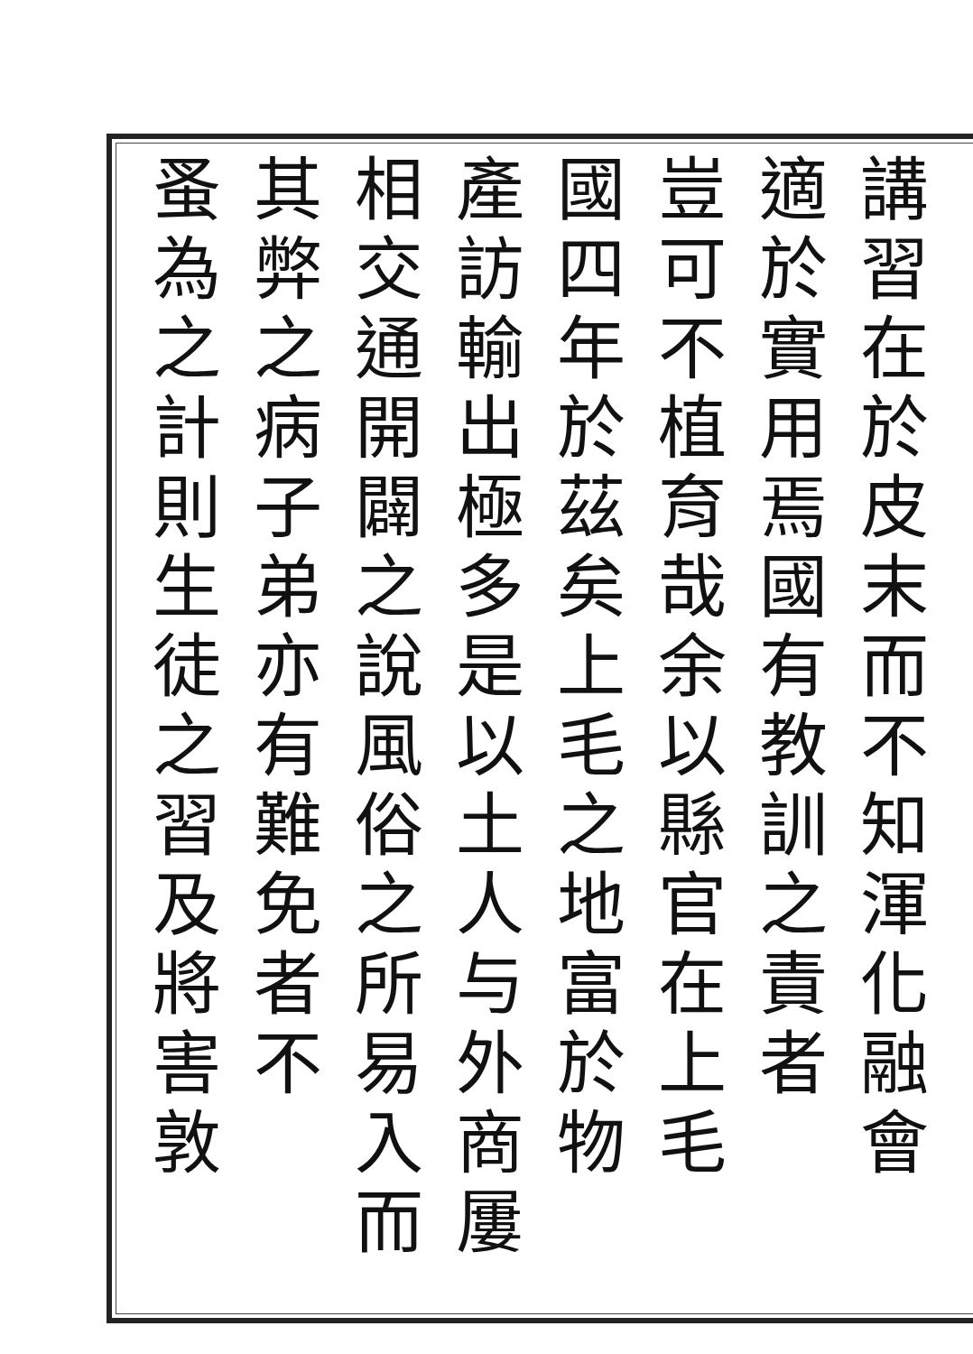講習在於皮末而不知渾化融會
適於實用焉國有教訓之責者
豈可不植育哉余以縣官在上毛
國四年於茲矣上毛之地富於物
產訪輸出極多是以土人与外商屢
相交通開闢之說風俗之所易入而
其弊之病子弟亦有難免者不
蚤為之計則生徒之習及將害敦